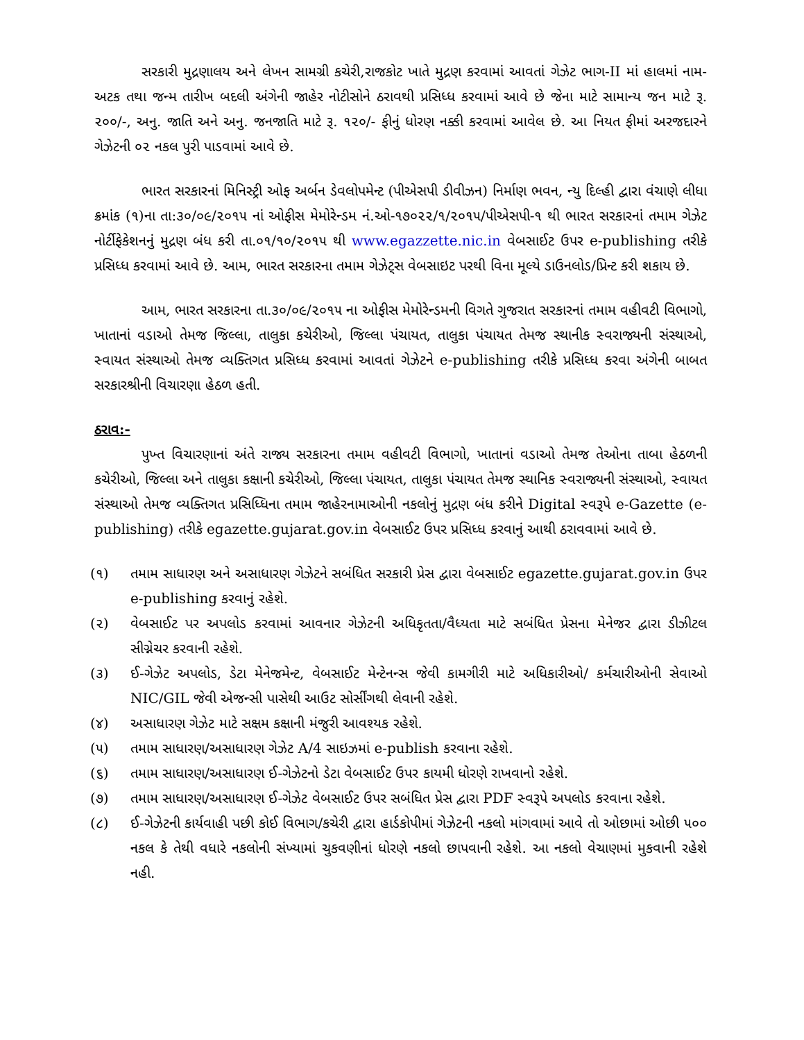સરકારી મુદ્રણાલય અને લેખન સામગ્રી કચેરી,રાજકોટ ખાતે મુદ્રણ કરવામાં આવતાં ગેઝેટ ભાગ-II માં હાલમાં નામ-અટક તથા જન્મ તારીખ બદલી અંગેની જાહેર નોટીસોને ઠરાવથી પ્રસિધ્ધ કરવામાં આવે છે જેના માટે સામાન્ય જન માટે રૂ. ૨૦૦/-, અનુ. જાતિ અને અનુ. જનજાતિ માટે રૂ. ૧૨૦/- ફીનું ધોરણ નક્કી કરવામાં આવેલ છે. આ નિયત ફીમાં અરજદારને ગેઝેટની ૦૨ નકલ પુરી પાડવામાં આવે છે.
ભારત સરકારનાં મિનિસ્ટ્રી ઓફ અર્બન ડેવલોપમેન્ટ (પીએસપી ડીવીઝન) નિર્માણ ભવન, ન્યુ દિલ્હી દ્વારા વંચાણે લીધા ક્રમાંક (૧)ના તા:૩૦/૦૯/૨૦૧૫ નાં ઓફીસ મેમોરેન્ડમ નં.ઓ-૧૭૦૨૨/૧/૨૦૧૫/પીએસપી-૧ થી ભારત સરકારનાં તમામ ગેઝેટ નોર્ટીફેકેશનનું મુદ્રણ બંધ કરી તા.૦૧/૧૦/૨૦૧૫ થી www.egazzette.nic.in વેબસાઈટ ઉપર e-publishing તરીકે પ્રસિધ્ધ કરવામાં આવે છે. આમ, ભારત સરકારના તમામ ગેઝેટ્સ વેબસાઇટ પરથી વિના મૂલ્યે ડાઉનલોડ/પ્રિન્ટ કરી શકાય છે.
આમ, ભારત સરકારના તા.૩૦/૦૯/૨૦૧૫ ના ઓફીસ મેમોરેન્ડમની વિગતે ગુજરાત સરકારનાં તમામ વહીવટી વિભાગો, ખાતાનાં વડાઓ તેમજ જિલ્લા, તાલુકા કચેરીઓ, જિલ્લા પંચાયત, તાલુકા પંચાયત તેમજ સ્થાનીક સ્વરાજ્યની સંસ્થાઓ, સ્વાયત સંસ્થાઓ તેમજ વ્યક્તિગત પ્રસિધ્ધ કરવામાં આવતાં ગેઝેટને e-publishing તરીકે પ્રસિધ્ધ કરવા અંગેની બાબત સરકારશ્રીની વિચારણા હેઠળ હતી.
ઠરાવ:-
પુખ્ત વિચારણાનાં અંતે રાજ્ય સરકારના તમામ વહીવટી વિભાગો, ખાતાનાં વડાઓ તેમજ તેઓના તાબા હેઠળની કચેરીઓ, જિલ્લા અને તાલુકા કક્ષાની કચેરીઓ, જિલ્લા પંચાયત, તાલુકા પંચાયત તેમજ સ્થાનિક સ્વરાજ્યની સંસ્થાઓ, સ્વાયત સંસ્થાઓ તેમજ વ્યક્તિગત પ્રસિધ્ધિના તમામ જાહેરનામાઓની નકલોનું મુદ્રણ બંધ કરીને Digital સ્વરૂપે e-Gazette (e-publishing) તરીકે egazette.gujarat.gov.in વેબસાઈટ ઉપર પ્રસિધ્ધ કરવાનું આથી ઠરાવવામાં આવે છે.
(૧) તમામ સાધારણ અને અસાધારણ ગેઝેટને સબંધિત સરકારી પ્રેસ દ્વારા વેબસાઈટ egazette.gujarat.gov.in ઉપર e-publishing કરવાનું રહેશે.
(૨) વેબસાઈટ પર અપલોડ કરવામાં આવનાર ગેઝેટની અધિકૃતતા/વૈધ્યતા માટે સબંધિત પ્રેસના મેનેજર દ્વારા ડીઝીટલ સીગ્નેચર કરવાની રહેશે.
(૩) ઈ-ગેઝેટ અપલોડ, ડેટા મેનેજમેન્ટ, વેબસાઈટ મેન્ટેનન્સ જેવી કામગીરી માટે અધિકારીઓ/ કર્મચારીઓની સેવાઓ NIC/GIL જેવી એજન્સી પાસેથી આઉટ સોર્સીંગથી લેવાની રહેશે.
(૪) અસાધારણ ગેઝેટ માટે સક્ષમ કક્ષાની મંજુરી આવશ્યક રહેશે.
(૫) તમામ સાધારણ/અસાધારણ ગેઝેટ A/4 સાઇઝમાં e-publish કરવાના રહેશે.
(૬) તમામ સાધારણ/અસાધારણ ઈ-ગેઝેટનો ડેટા વેબસાઈટ ઉપર કાયમી ધોરણે રાખવાનો રહેશે.
(૭) તમામ સાધારણ/અસાધારણ ઈ-ગેઝેટ વેબસાઈટ ઉપર સબંધિત પ્રેસ દ્વારા PDF સ્વરૂપે અપલોડ કરવાના રહેશે.
(૮) ઈ-ગેઝેટની કાર્યવાહી પછી કોઈ વિભાગ/કચેરી દ્વારા હાર્ડકોપીમાં ગેઝેટની નકલો માંગવામાં આવે તો ઓછામાં ઓછી ૫૦૦ નકલ કે તેથી વધારે નકલોની સંખ્યામાં ચુકવણીનાં ધોરણે નકલો છાપવાની રહેશે. આ નકલો વેચાણમાં મુકવાની રહેશે નહી.